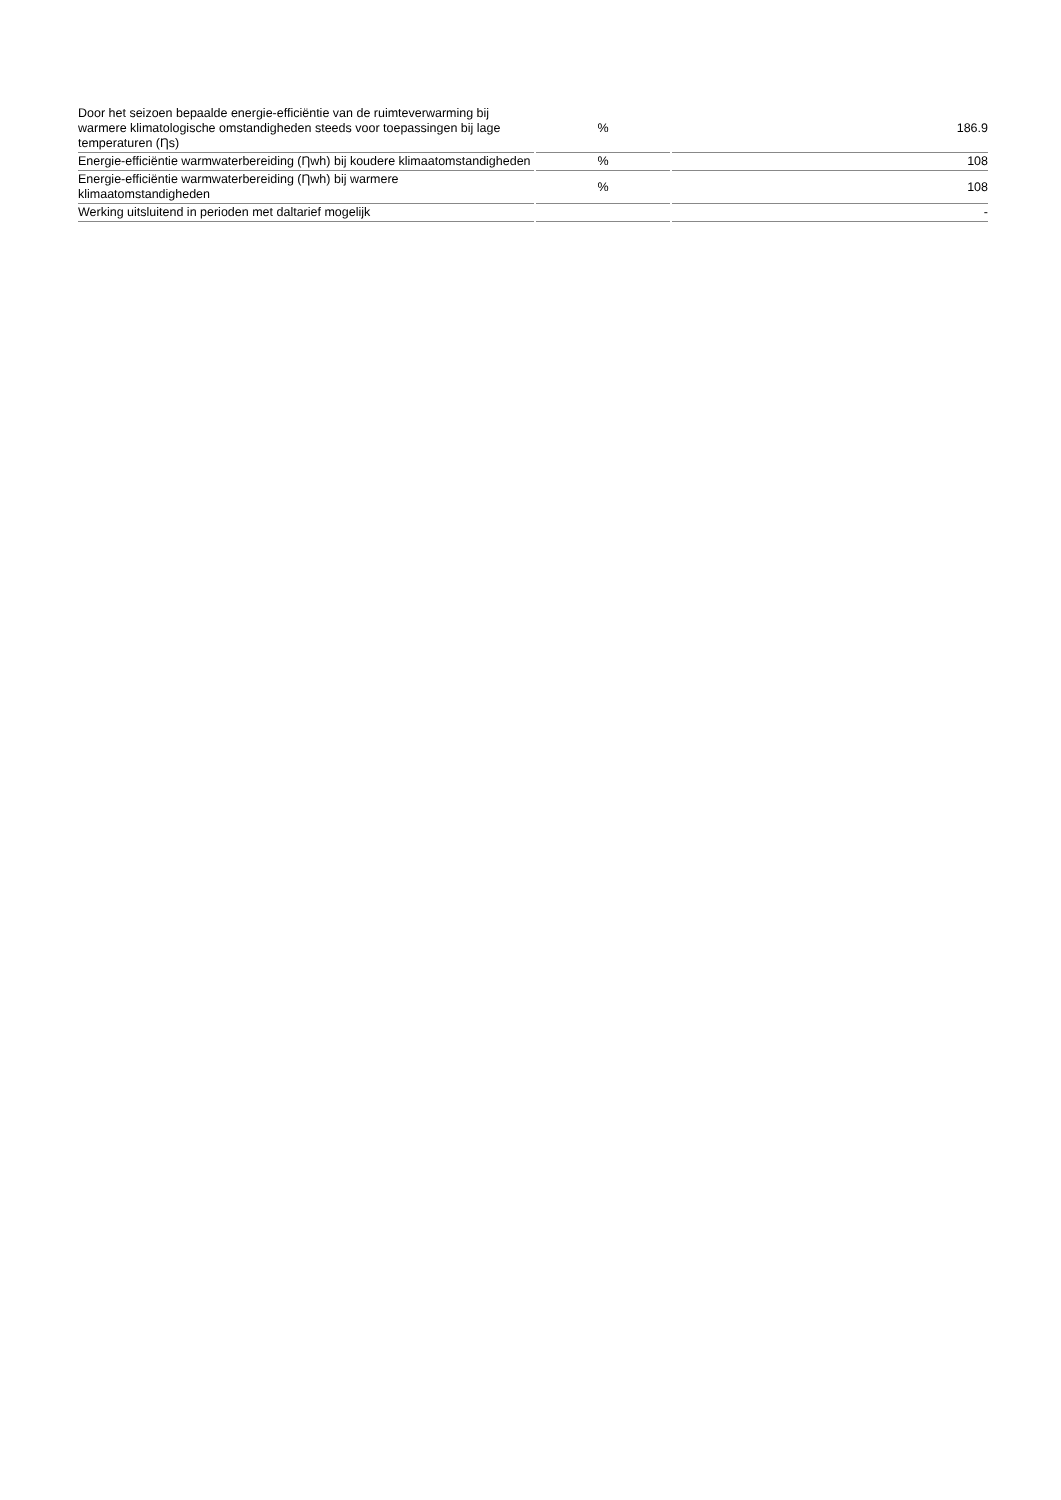| Door het seizoen bepaalde energie-efficiëntie van de ruimteverwarming bij warmere klimatologische omstandigheden steeds voor toepassingen bij lage temperaturen (Ƞs) | % | 186.9 |
| Energie-efficiëntie warmwaterbereiding (Ƞwh) bij koudere klimaatomstandigheden | % | 108 |
| Energie-efficiëntie warmwaterbereiding (Ƞwh) bij warmere klimaatomstandigheden | % | 108 |
| Werking uitsluitend in perioden met daltarief mogelijk | | - |